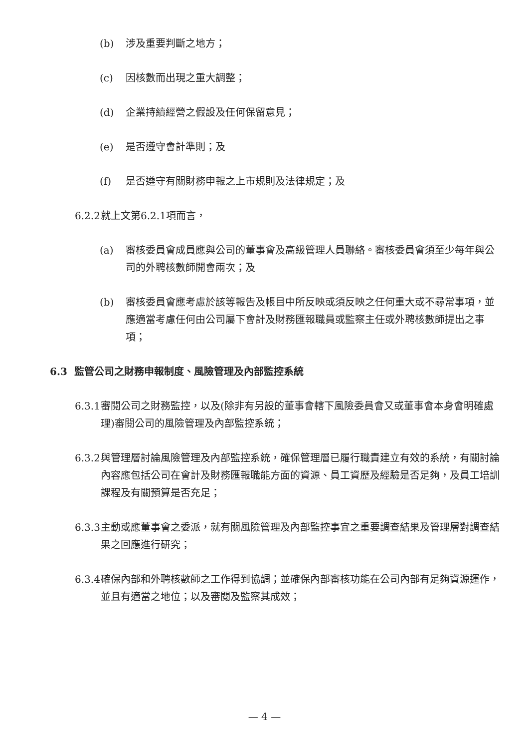(b) 涉及重要判斷之地方；
(c) 因核數而出現之重大調整；
(d) 企業持續經營之假設及任何保留意見；
(e) 是否遵守會計準則；及
(f) 是否遵守有關財務申報之上市規則及法律規定；及
6.2.2
就上文第6.2.1項而言，
(a) 審核委員會成員應與公司的董事會及高級管理人員聯絡。審核委員會須至少每年與公司的外聘核數師開會兩次；及
(b) 審核委員會應考慮於該等報告及帳目中所反映或須反映之任何重大或不尋常事項，並應適當考慮任何由公司屬下會計及財務匯報職員或監察主任或外聘核數師提出之事項；
6.3 監管公司之財務申報制度、風險管理及內部監控系統
6.3.1
審閱公司之財務監控，以及(除非有另設的董事會轄下風險委員會又或董事會本身會明確處理)審閱公司的風險管理及內部監控系統；
6.3.2
與管理層討論風險管理及內部監控系統，確保管理層已履行職責建立有效的系統，有關討論內容應包括公司在會計及財務匯報職能方面的資源、員工資歷及經驗是否足夠，及員工培訓課程及有關預算是否充足；
6.3.3
主動或應董事會之委派，就有關風險管理及內部監控事宜之重要調查結果及管理層對調查結果之回應進行研究；
6.3.4
確保內部和外聘核數師之工作得到協調；並確保內部審核功能在公司內部有足夠資源運作，並且有適當之地位；以及審閱及監察其成效；
— 4 —